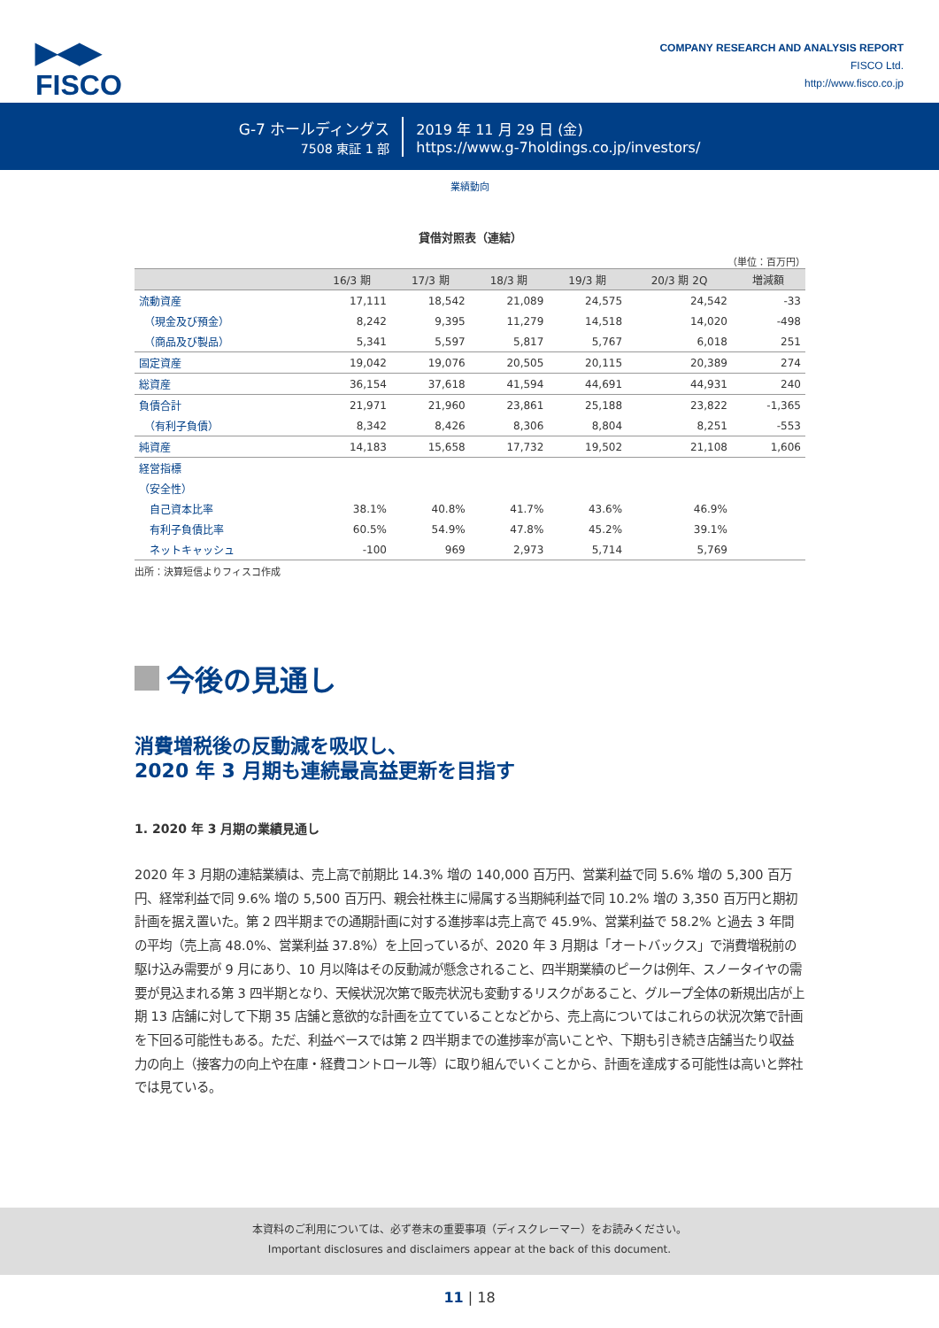▶◀▶
FISCO
COMPANY RESEARCH AND ANALYSIS REPORT
FISCO Ltd.
http://www.fisco.co.jp
G-7 ホールディングス
7508 東証 1 部
2019 年 11 月 29 日 (金)
https://www.g-7holdings.co.jp/investors/
業績動向
貸借対照表（連結）
（単位：百万円）
| | 16/3 期 | 17/3 期 | 18/3 期 | 19/3 期 | 20/3 期 2Q | 増減額 |
| --- | --- | --- | --- | --- | --- | --- |
| 流動資産 | 17,111 | 18,542 | 21,089 | 24,575 | 24,542 | -33 |
| （現金及び預金） | 8,242 | 9,395 | 11,279 | 14,518 | 14,020 | -498 |
| （商品及び製品） | 5,341 | 5,597 | 5,817 | 5,767 | 6,018 | 251 |
| 固定資産 | 19,042 | 19,076 | 20,505 | 20,115 | 20,389 | 274 |
| 総資産 | 36,154 | 37,618 | 41,594 | 44,691 | 44,931 | 240 |
| 負債合計 | 21,971 | 21,960 | 23,861 | 25,188 | 23,822 | -1,365 |
| （有利子負債） | 8,342 | 8,426 | 8,306 | 8,804 | 8,251 | -553 |
| 純資産 | 14,183 | 15,658 | 17,732 | 19,502 | 21,108 | 1,606 |
| 経営指標 | | | | | | |
| （安全性） | | | | | | |
| 自己資本比率 | 38.1% | 40.8% | 41.7% | 43.6% | 46.9% | |
| 有利子負債比率 | 60.5% | 54.9% | 47.8% | 45.2% | 39.1% | |
| ネットキャッシュ | -100 | 969 | 2,973 | 5,714 | 5,769 | |
出所：決算短信よりフィスコ作成
今後の見通し
消費増税後の反動減を吸収し、
2020 年 3 月期も連続最高益更新を目指す
1. 2020 年 3 月期の業績見通し
2020 年 3 月期の連結業績は、売上高で前期比 14.3% 増の 140,000 百万円、営業利益で同 5.6% 増の 5,300 百万円、経常利益で同 9.6% 増の 5,500 百万円、親会社株主に帰属する当期純利益で同 10.2% 増の 3,350 百万円と期初計画を据え置いた。第 2 四半期までの通期計画に対する進捗率は売上高で 45.9%、営業利益で 58.2% と過去 3 年間の平均（売上高 48.0%、営業利益 37.8%）を上回っているが、2020 年 3 月期は「オートバックス」で消費増税前の駆け込み需要が 9 月にあり、10 月以降はその反動減が懸念されること、四半期業績のピークは例年、スノータイヤの需要が見込まれる第 3 四半期となり、天候状況次第で販売状況も変動するリスクがあること、グループ全体の新規出店が上期 13 店舗に対して下期 35 店舗と意欲的な計画を立てていることなどから、売上高についてはこれらの状況次第で計画を下回る可能性もある。ただ、利益ベースでは第 2 四半期までの進捗率が高いことや、下期も引き続き店舗当たり収益力の向上（接客力の向上や在庫・経費コントロール等）に取り組んでいくことから、計画を達成する可能性は高いと弊社では見ている。
本資料のご利用については、必ず巻末の重要事項（ディスクレーマー）をお読みください。
Important disclosures and disclaimers appear at the back of this document.
11 | 18